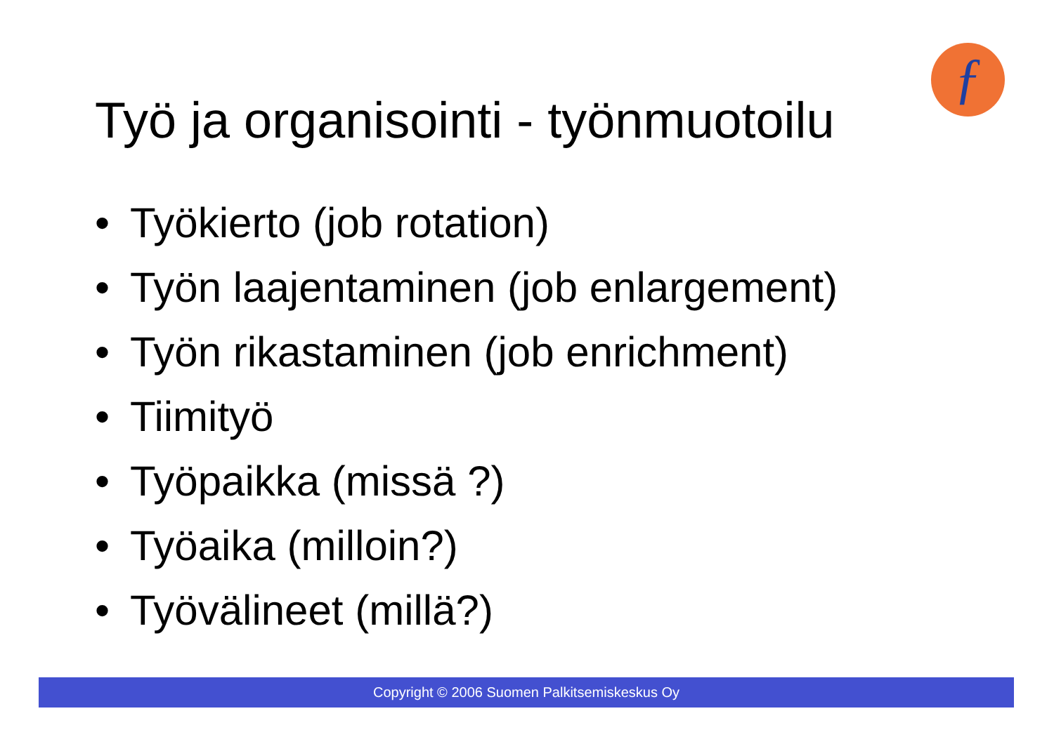ƒ
Työ ja organisointi - työnmuotoilu
• Työkierto (job rotation)
• Työn laajentaminen (job enlargement)
• Työn rikastaminen (job enrichment)
• Tiimityö
• Työpaikka (missä ?)
• Työaika (milloin?)
• Työvälineet (millä?)
Copyright © 2006 Suomen Palkitsemiskeskus Oy